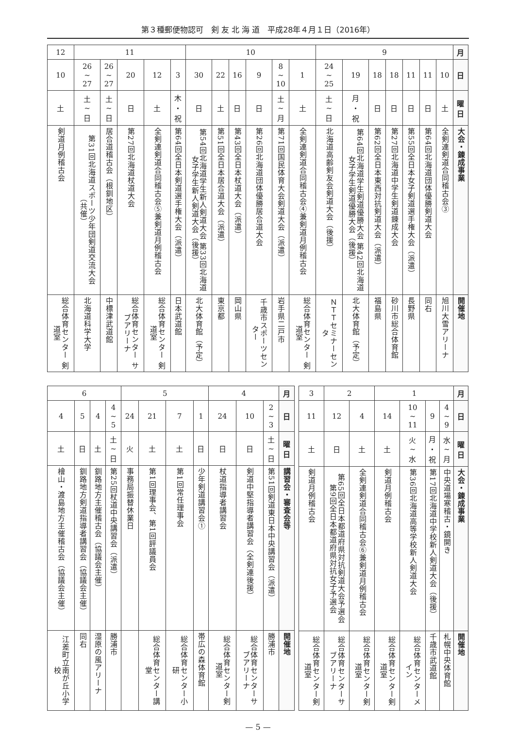第３種郵便物認可　剣 友 北 海 道　平成28年４月１日（2016年）
| 12 | 11 | | | | | 10 | | | | | | 9 | | | | | | | 月 |
| 10 | 26 ~ 27 | 26 ~ 27 | 20 | 12 | 3 | 30 | 22 | 16 | 9 | 8 ~ 10 | 1 | 24 ~ 25 | 19 | 18 | 18 | 11 | 11 | 10 | 日 |
| 土 | 土 ~ 日 | 土 ~ 日 | 日 | 土 | 木 ・ 祝 | 日 | 土 | 日 | 日 | 土 ~ 月 | 土 | 土 ~ 日 | 月 ・ 祝 | 日 | 日 | 日 | 日 | 土 | 曜 日 |
| 剣道月例稽古会 | 第31回北海道スポーツ少年団剣道交流大会 （共催） | 居合道稽古会（根釧地区） | 第27回北海道杖道大会 | 全剣連剣道合同稽古会⑤兼剣道月例稽古会 | 第64回全日本剣道選手権大会（派遣） | 第54回北海道学生新人剣道大会 第33回北海道女子学生新人剣道大会（後援） | 第51回全日本居合道大会（派遣） | 第43回全日本杖道大会（派遣） | 第26回北海道団体優勝居合道大会 | 第71回国民体育大会剣道大会（派遣） | 全剣連剣道合同稽古会④兼剣道月例稽古会 | 北海道高齢剣友会剣道大会（後援） | 第64回北海道学生剣道優勝大会 第42回北海道女子学生剣道優勝大会（後援） | 第62回全日本東西対抗剣道大会（派遣） | 第27回北海道中学生剣道錬成大会 | 第55回全日本女子剣道選手権大会（派遣） | 第64回北海道団体優勝剣道大会 | 全剣連剣道合同稽古会③ | 大会・錬成事業 |
| 総合体育センター 剣道室 | 北海道科学大学 | 中標津武道館 | 総合体育センター サブアリーナ | 総合体育センター 剣道室 | 日本武道館 | 北大体育館（予定） | 東京都 | 岡山県 | 千歳市スポーツセンター | 岩手県二戸市 | 総合体育センター 剣道室 | ＮＴＴセミナーセンタ | 北大体育館（予定） | 福島県 | 砂川市総合体育館 | 長野県 | 同右 | 旭川大雪アリーナ | 開催地 |
| 6 | | | | 5 | | | | 4 | | | 月 |
| 4 | 5 | 4 | 4 ~ 5 | 24 | 21 | 7 | 1 | 24 | 10 | 2 ~ 3 | 日 |
| 土 | 日 | 土 | 土 ~ 日 | 火 | 土 | 土 | 日 | 日 | 日 | 土 ~ 日 | 曜 日 |
| 檜山・渡島地方主催稽古会（協議会主催） | 釧路地方剣道指導者講習会（協議会主催） | 釧路地方主催稽古会（協議会主催） | 第25回杖道中央講習会（派遣） | 事務局振替休業日 | 第1回理事会、第1回評議員会 | 第1回常任理事会 | 少年剣道講習会① | 杖道指導者講習会 | 剣道中堅指導者講習会（全剣連後援） | 第51回剣道東日本中央講習会（派遣） | 講習会・審査会等 |
| 江差町立南が丘小学校 | 同右 | 湿原の風アリーナ | 勝浦市 | | 総合体育センター講堂 | 総合体育センター小研 | 帯広の森体育館 | 総合体育センター剣道室 | 総合体育センターサブアリーナ | 勝浦市 | 開催地 |
| 3 | 2 | | 1 | | | | 月 |
| 11 | 12 | 4 | 14 | 10 ~ 11 | 9 | 4 ~ 9 | 日 |
| 土 | 日 | 土 | 土 | 火 ~ 水 | 月 ・ 祝 | 水 ~ 月 | 曜 日 |
| 剣道月例稽古会 | 第65回全日本都道府県対抗剣道大会予選会 第9回全日本都道府県対抗女子予選会 | 全剣連剣道合同稽古会⑥兼剣道月例稽古会 | 剣道月例稽古会 | 第36回北海道高等学校新人剣道大会 | 第17回北海道中学校新人剣道大会（後援） | 中央道場寒稽古・鏡開き | 大会・錬成事業 |
| 総合体育センター剣道室 | 総合体育センターサブアリーナ | 総合体育センター剣道室 | 総合体育センター剣道室 | 総合体育センターメイン | 千歳市武道館 | 札幌中央体育館 | 開催地 |
— 5 —